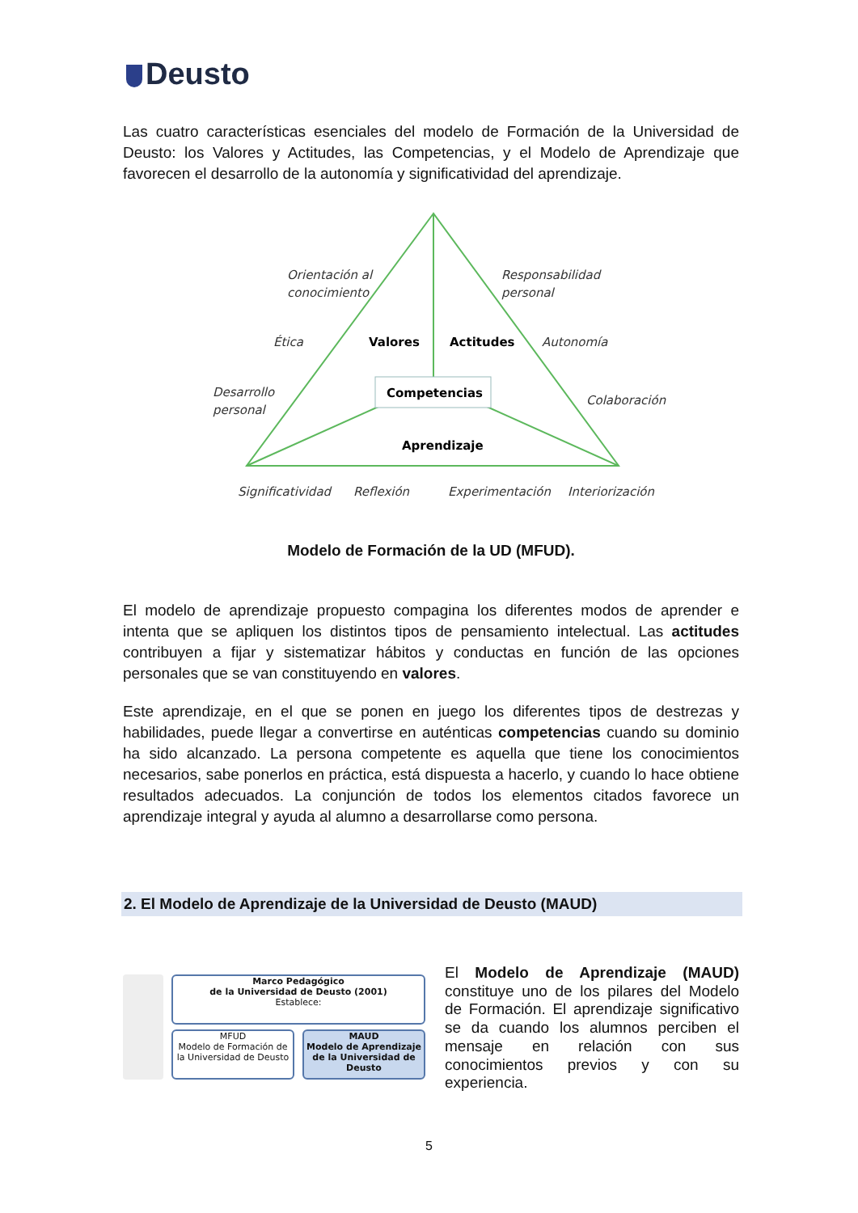Deusto
Las cuatro características esenciales del modelo de Formación de la Universidad de Deusto: los Valores y Actitudes, las Competencias, y el Modelo de Aprendizaje que favorecen el desarrollo de la autonomía y significatividad del aprendizaje.
Orientación al
conocimiento
Responsabilidad
personal
Ética
Autonomía
Desarrollo
personal
Colaboración
Significatividad
Reflexión
Experimentación
Interiorización
Valores
Actitudes
Competencias
Aprendizaje
Modelo de Formación de la UD (MFUD).
El modelo de aprendizaje propuesto compagina los diferentes modos de aprender e intenta que se apliquen los distintos tipos de pensamiento intelectual. Las actitudes contribuyen a fijar y sistematizar hábitos y conductas en función de las opciones personales que se van constituyendo en valores.
Este aprendizaje, en el que se ponen en juego los diferentes tipos de destrezas y habilidades, puede llegar a convertirse en auténticas competencias cuando su dominio ha sido alcanzado. La persona competente es aquella que tiene los conocimientos necesarios, sabe ponerlos en práctica, está dispuesta a hacerlo, y cuando lo hace obtiene resultados adecuados. La conjunción de todos los elementos citados favorece un aprendizaje integral y ayuda al alumno a desarrollarse como persona.
2. El Modelo de Aprendizaje de la Universidad de Deusto (MAUD)
Marco Pedagógico
de la Universidad de Deusto (2001)
Establece:
MFUD
Modelo de Formación de la Universidad de Deusto
MAUD
Modelo de Aprendizaje de la Universidad de Deusto
El Modelo de Aprendizaje (MAUD) constituye uno de los pilares del Modelo de Formación. El aprendizaje significativo se da cuando los alumnos perciben el mensaje en relación con sus conocimientos previos y con su experiencia.
5